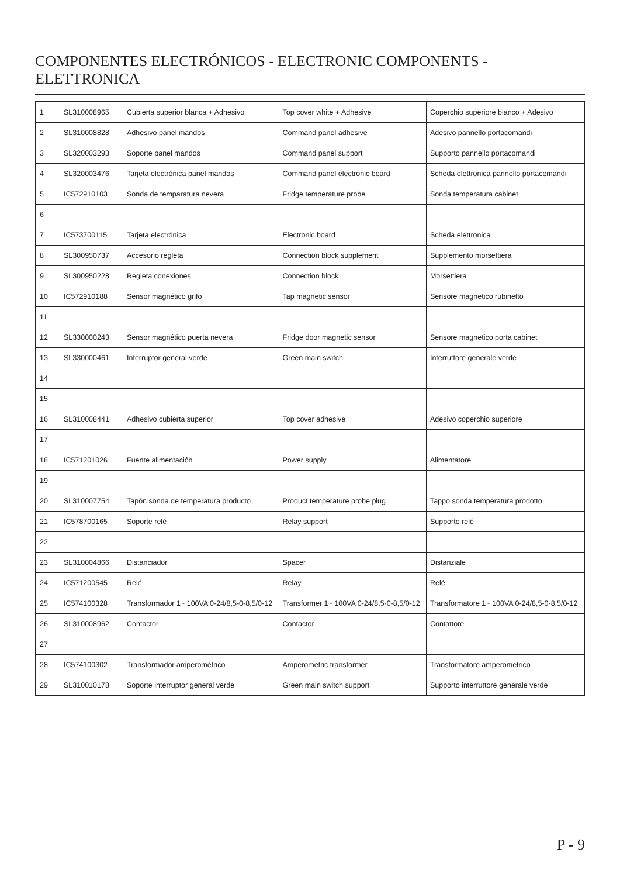COMPONENTES ELECTRÓNICOS - ELECTRONIC COMPONENTS - ELETTRONICA
| 1 | SL310008965 | Cubierta superior blanca + Adhesivo | Top cover white + Adhesive | Coperchio superiore bianco + Adesivo |
| 2 | SL310008828 | Adhesivo panel mandos | Command panel adhesive | Adesivo pannello portacomandi |
| 3 | SL320003293 | Soporte panel mandos | Command panel support | Supporto pannello portacomandi |
| 4 | SL320003476 | Tarjeta electrónica panel mandos | Command panel electronic board | Scheda elettronica pannello portacomandi |
| 5 | IC572910103 | Sonda de temparatura nevera | Fridge temperature probe | Sonda temperatura cabinet |
| 6 | | | | |
| 7 | IC573700115 | Tarjeta electrónica | Electronic board | Scheda elettronica |
| 8 | SL300950737 | Accesorio regleta | Connection block supplement | Supplemento morsettiera |
| 9 | SL300950228 | Regleta conexiones | Connection block | Morsettiera |
| 10 | IC572910188 | Sensor magnético grifo | Tap magnetic sensor | Sensore magnetico rubinetto |
| 11 | | | | |
| 12 | SL330000243 | Sensor magnético puerta nevera | Fridge door magnetic sensor | Sensore magnetico porta cabinet |
| 13 | SL330000461 | Interruptor general verde | Green main switch | Interruttore generale verde |
| 14 | | | | |
| 15 | | | | |
| 16 | SL310008441 | Adhesivo cubierta superior | Top cover adhesive | Adesivo coperchio superiore |
| 17 | | | | |
| 18 | IC571201026 | Fuente alimentación | Power supply | Alimentatore |
| 19 | | | | |
| 20 | SL310007754 | Tapón sonda de temperatura producto | Product temperature probe plug | Tappo sonda temperatura prodotto |
| 21 | IC578700165 | Soporte relé | Relay support | Supporto relé |
| 22 | | | | |
| 23 | SL310004866 | Distanciador | Spacer | Distanziale |
| 24 | IC571200545 | Relé | Relay | Relé |
| 25 | IC574100328 | Transformador 1~ 100VA 0-24/8,5-0-8,5/0-12 | Transformer 1~ 100VA 0-24/8,5-0-8,5/0-12 | Transformatore 1~ 100VA 0-24/8,5-0-8,5/0-12 |
| 26 | SL310008962 | Contactor | Contactor | Contattore |
| 27 | | | | |
| 28 | IC574100302 | Transformador amperométrico | Amperometric transformer | Transformatore amperometrico |
| 29 | SL310010178 | Soporte interruptor general verde | Green main switch support | Supporto interruttore generale verde |
P - 9